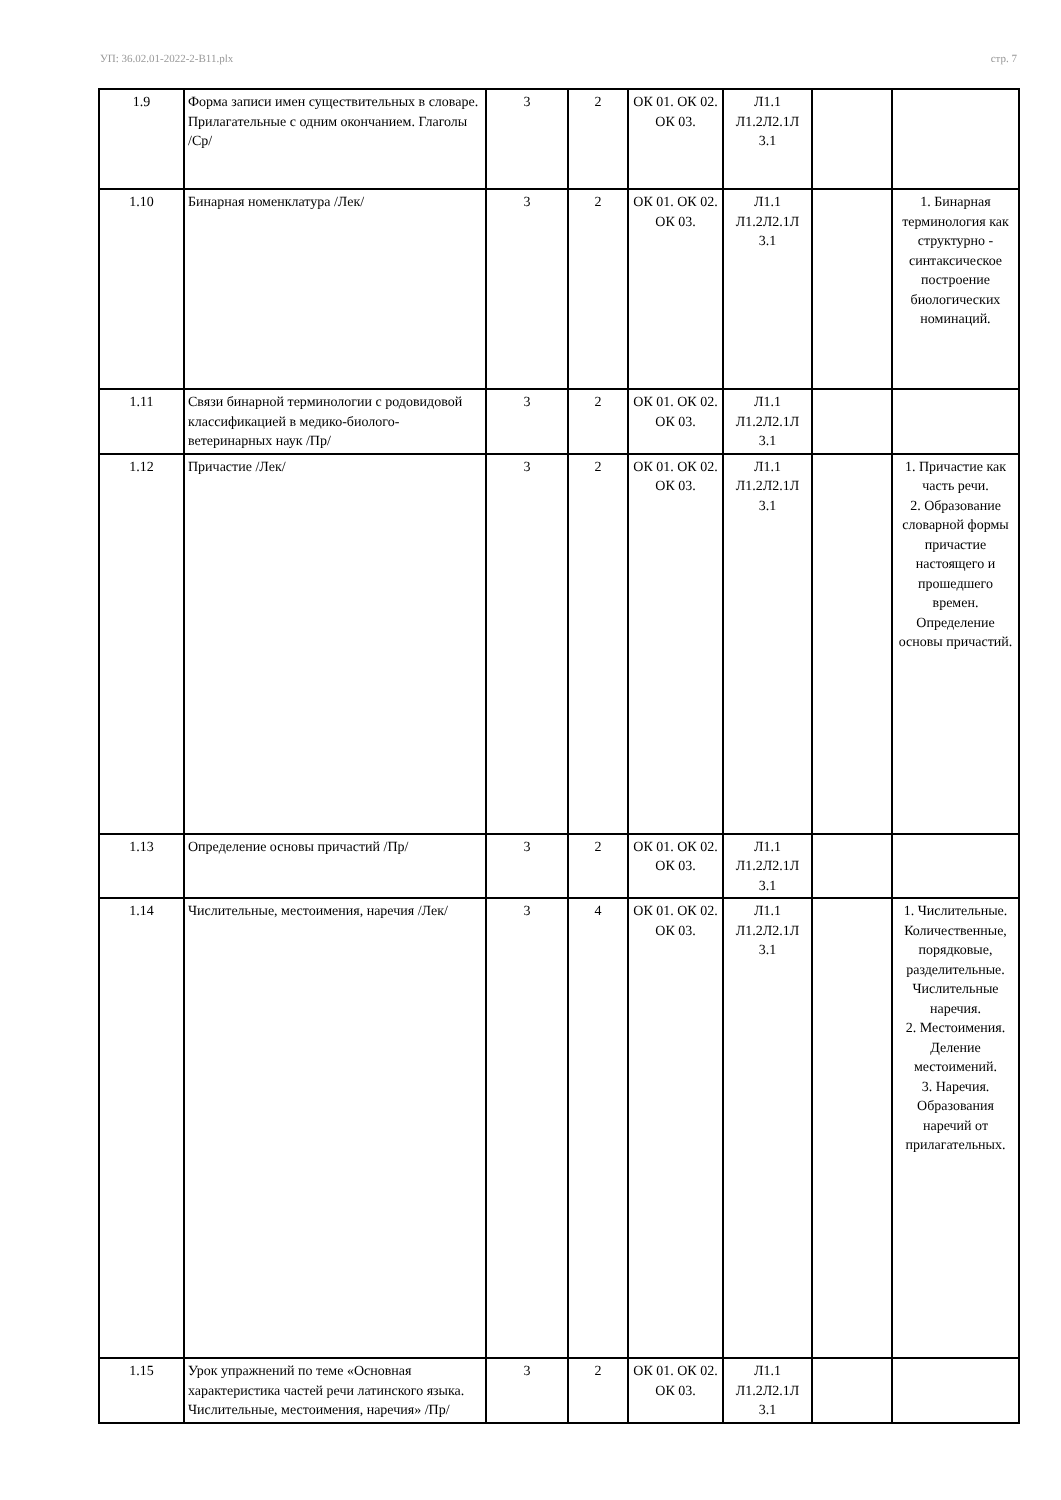УП: 36.02.01-2022-2-В11.plx стр. 7
| 1.9 | Форма записи имен существительных в словаре. Прилагательные с одним окончанием. Глаголы /Ср/ | 3 | 2 | ОК 01. ОК 02. ОК 03. | Л1.1 Л1.2Л2.1Л 3.1 | | |
| 1.10 | Бинарная номенклатура /Лек/ | 3 | 2 | ОК 01. ОК 02. ОК 03. | Л1.1 Л1.2Л2.1Л 3.1 | | 1. Бинарная терминология как структурно - синтаксическое построение биологических номинаций. |
| 1.11 | Связи бинарной терминологии с родовидовой классификацией в медико-биолого-ветеринарных наук /Пр/ | 3 | 2 | ОК 01. ОК 02. ОК 03. | Л1.1 Л1.2Л2.1Л 3.1 | | |
| 1.12 | Причастие /Лек/ | 3 | 2 | ОК 01. ОК 02. ОК 03. | Л1.1 Л1.2Л2.1Л 3.1 | | 1. Причастие как часть речи. 2. Образование словарной формы причастие настоящего и прошедшего времен. Определение основы причастий. |
| 1.13 | Определение основы причастий /Пр/ | 3 | 2 | ОК 01. ОК 02. ОК 03. | Л1.1 Л1.2Л2.1Л 3.1 | | |
| 1.14 | Числительные, местоимения, наречия /Лек/ | 3 | 4 | ОК 01. ОК 02. ОК 03. | Л1.1 Л1.2Л2.1Л 3.1 | | 1. Числительные. Количественные, порядковые, разделительные. Числительные наречия. 2. Местоимения. Деление местоимений. 3. Наречия. Образования наречий от прилагательных. |
| 1.15 | Урок упражнений по теме «Основная характеристика частей речи латинского языка. Числительные, местоимения, наречия» /Пр/ | 3 | 2 | ОК 01. ОК 02. ОК 03. | Л1.1 Л1.2Л2.1Л 3.1 | | |